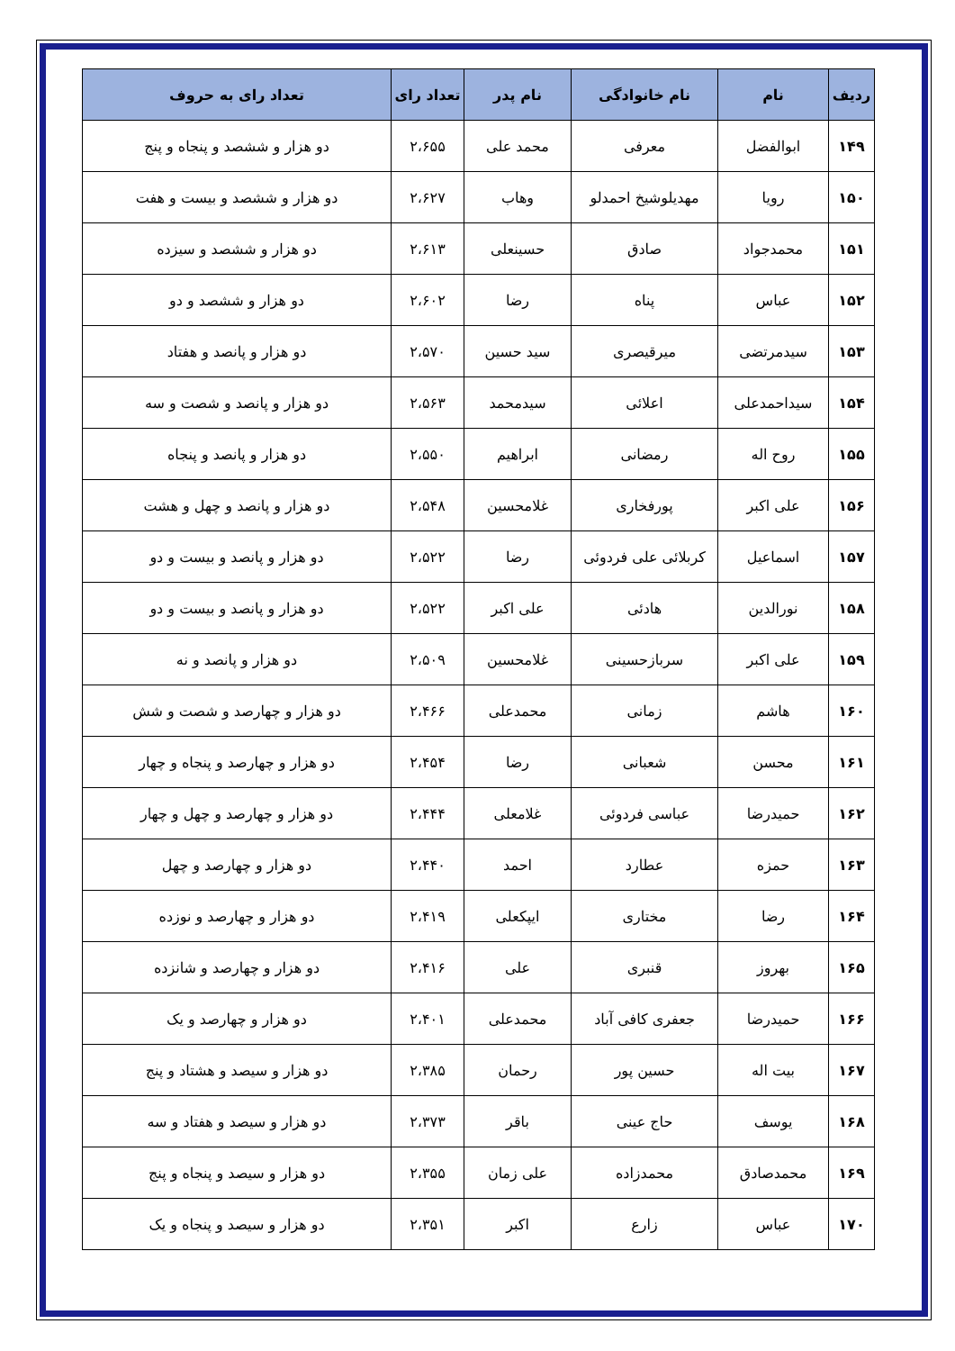| ردیف | نام | نام خانوادگی | نام پدر | تعداد رای | تعداد رای به حروف |
| --- | --- | --- | --- | --- | --- |
| ۱۴۹ | ابوالفضل | معرفی | محمد علی | ۲،۶۵۵ | دو هزار و ششصد و پنجاه و پنج |
| ۱۵۰ | رویا | مهدیلوشیخ احمدلو | وهاب | ۲،۶۲۷ | دو هزار و ششصد و بیست و هفت |
| ۱۵۱ | محمدجواد | صادق | حسینعلی | ۲،۶۱۳ | دو هزار و ششصد و سیزده |
| ۱۵۲ | عباس | پناه | رضا | ۲،۶۰۲ | دو هزار و ششصد و دو |
| ۱۵۳ | سیدمرتضی | میرقیصری | سید حسین | ۲،۵۷۰ | دو هزار و پانصد و هفتاد |
| ۱۵۴ | سیداحمدعلی | اعلائی | سیدمحمد | ۲،۵۶۳ | دو هزار و پانصد و شصت و سه |
| ۱۵۵ | روح اله | رمضانی | ابراهیم | ۲،۵۵۰ | دو هزار و پانصد و پنجاه |
| ۱۵۶ | علی اکبر | پورفخاری | غلامحسین | ۲،۵۴۸ | دو هزار و پانصد و چهل و هشت |
| ۱۵۷ | اسماعیل | کربلائی علی فردوئی | رضا | ۲،۵۲۲ | دو هزار و پانصد و بیست و دو |
| ۱۵۸ | نورالدین | هادئی | علی اکبر | ۲،۵۲۲ | دو هزار و پانصد و بیست و دو |
| ۱۵۹ | علی اکبر | سربازحسینی | غلامحسین | ۲،۵۰۹ | دو هزار و پانصد و نه |
| ۱۶۰ | هاشم | زمانی | محمدعلی | ۲،۴۶۶ | دو هزار و چهارصد و شصت و شش |
| ۱۶۱ | محسن | شعبانی | رضا | ۲،۴۵۴ | دو هزار و چهارصد و پنجاه و چهار |
| ۱۶۲ | حمیدرضا | عباسی فردوئی | غلامعلی | ۲،۴۴۴ | دو هزار و چهارصد و چهل و چهار |
| ۱۶۳ | حمزه | عطارد | احمد | ۲،۴۴۰ | دو هزار و چهارصد و چهل |
| ۱۶۴ | رضا | مختاری | ایپکعلی | ۲،۴۱۹ | دو هزار و چهارصد و نوزده |
| ۱۶۵ | بهروز | قنبری | علی | ۲،۴۱۶ | دو هزار و چهارصد و شانزده |
| ۱۶۶ | حمیدرضا | جعفری کافی آباد | محمدعلی | ۲،۴۰۱ | دو هزار و چهارصد و یک |
| ۱۶۷ | بیت اله | حسین پور | رحمان | ۲،۳۸۵ | دو هزار و سیصد و هشتاد و پنج |
| ۱۶۸ | یوسف | حاج عینی | باقر | ۲،۳۷۳ | دو هزار و سیصد و هفتاد و سه |
| ۱۶۹ | محمدصادق | محمدزاده | علی زمان | ۲،۳۵۵ | دو هزار و سیصد و پنجاه و پنج |
| ۱۷۰ | عباس | زارع | اکبر | ۲،۳۵۱ | دو هزار و سیصد و پنجاه و یک |